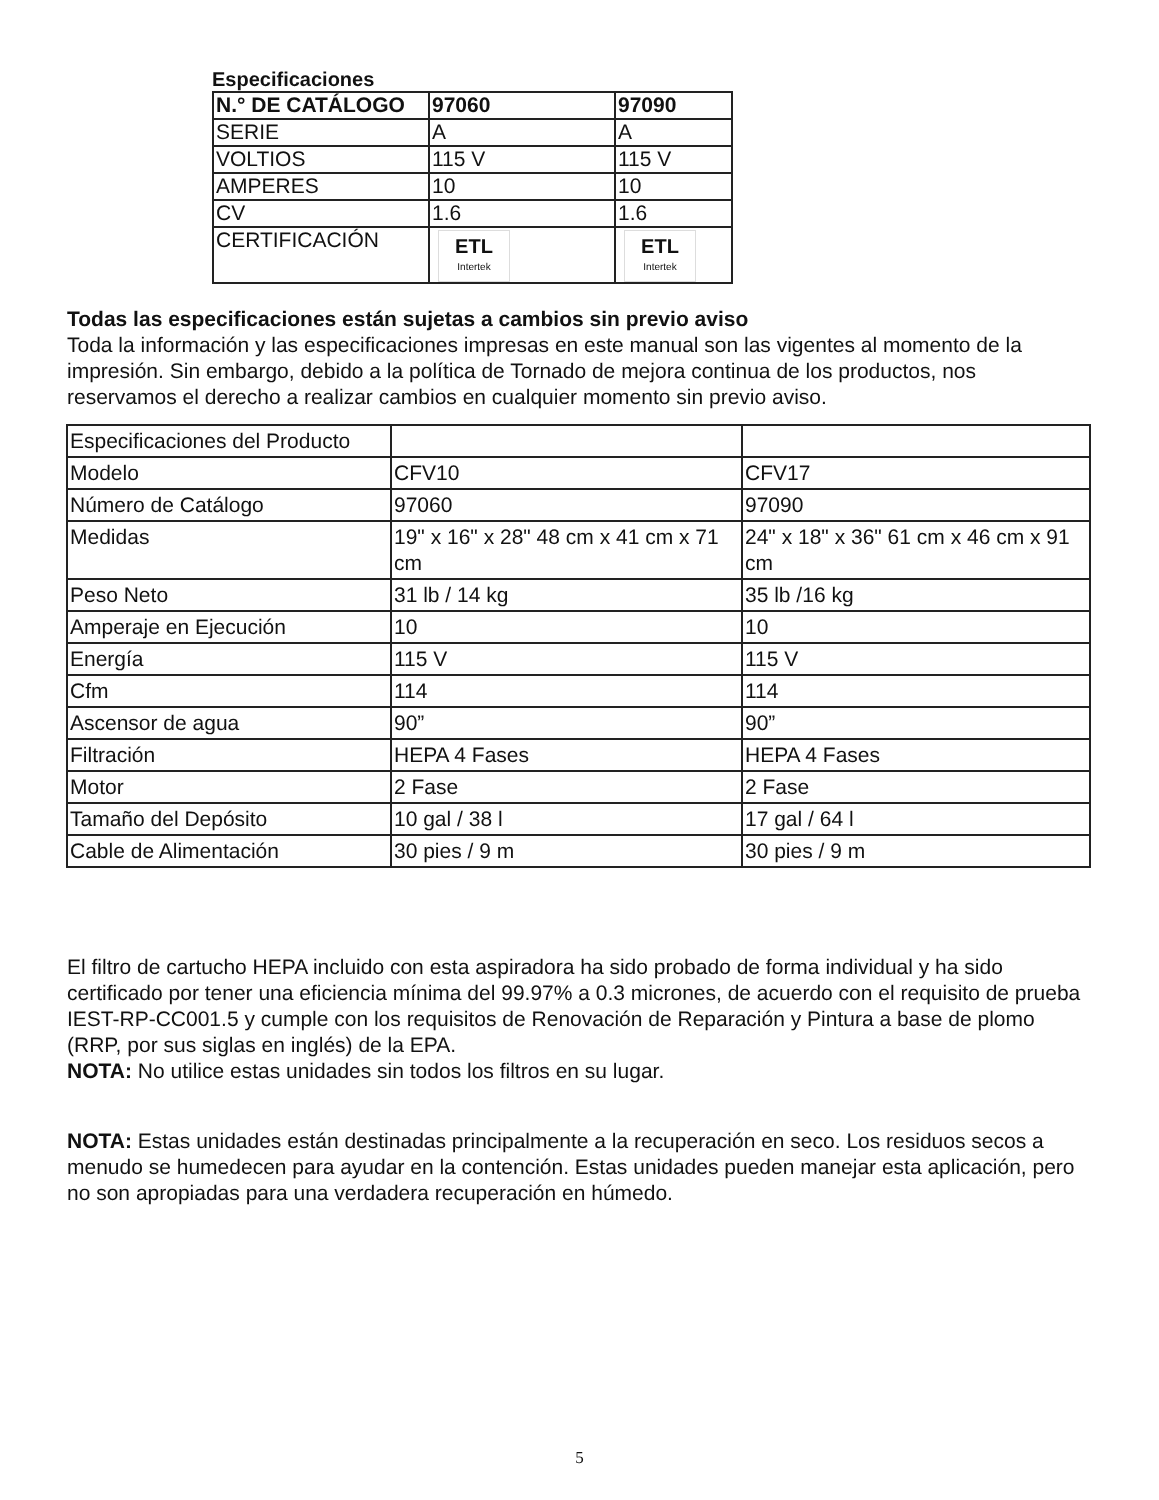Especificaciones
| N.° DE CATÁLOGO | 97060 | 97090 |
| SERIE | A | A |
| VOLTIOS | 115 V | 115 V |
| AMPERES | 10 | 10 |
| CV | 1.6 | 1.6 |
| CERTIFICACIÓN | ETL Intertek | ETL Intertek |
Todas las especificaciones están sujetas a cambios sin previo aviso
Toda la información y las especificaciones impresas en este manual son las vigentes al momento de la impresión. Sin embargo, debido a la política de Tornado de mejora continua de los productos, nos reservamos el derecho a realizar cambios en cualquier momento sin previo aviso.
| Especificaciones del Producto | | |
| Modelo | CFV10 | CFV17 |
| Número de Catálogo | 97060 | 97090 |
| Medidas | 19" x 16" x 28" 48 cm x 41 cm x 71 cm | 24" x 18" x 36" 61 cm x 46 cm x 91 cm |
| Peso Neto | 31 lb / 14 kg | 35 lb /16 kg |
| Amperaje en Ejecución | 10 | 10 |
| Energía | 115 V | 115 V |
| Cfm | 114 | 114 |
| Ascensor de agua | 90” | 90” |
| Filtración | HEPA 4 Fases | HEPA 4 Fases |
| Motor | 2 Fase | 2 Fase |
| Tamaño del Depósito | 10 gal / 38 l | 17 gal / 64 l |
| Cable de Alimentación | 30 pies / 9 m | 30 pies / 9 m |
El filtro de cartucho HEPA incluido con esta aspiradora ha sido probado de forma individual y ha sido certificado por tener una eficiencia mínima del 99.97% a 0.3 micrones, de acuerdo con el requisito de prueba IEST-RP-CC001.5 y cumple con los requisitos de Renovación de Reparación y Pintura a base de plomo (RRP, por sus siglas en inglés) de la EPA.
NOTA: No utilice estas unidades sin todos los filtros en su lugar.
NOTA: Estas unidades están destinadas principalmente a la recuperación en seco. Los residuos secos a menudo se humedecen para ayudar en la contención. Estas unidades pueden manejar esta aplicación, pero no son apropiadas para una verdadera recuperación en húmedo.
5